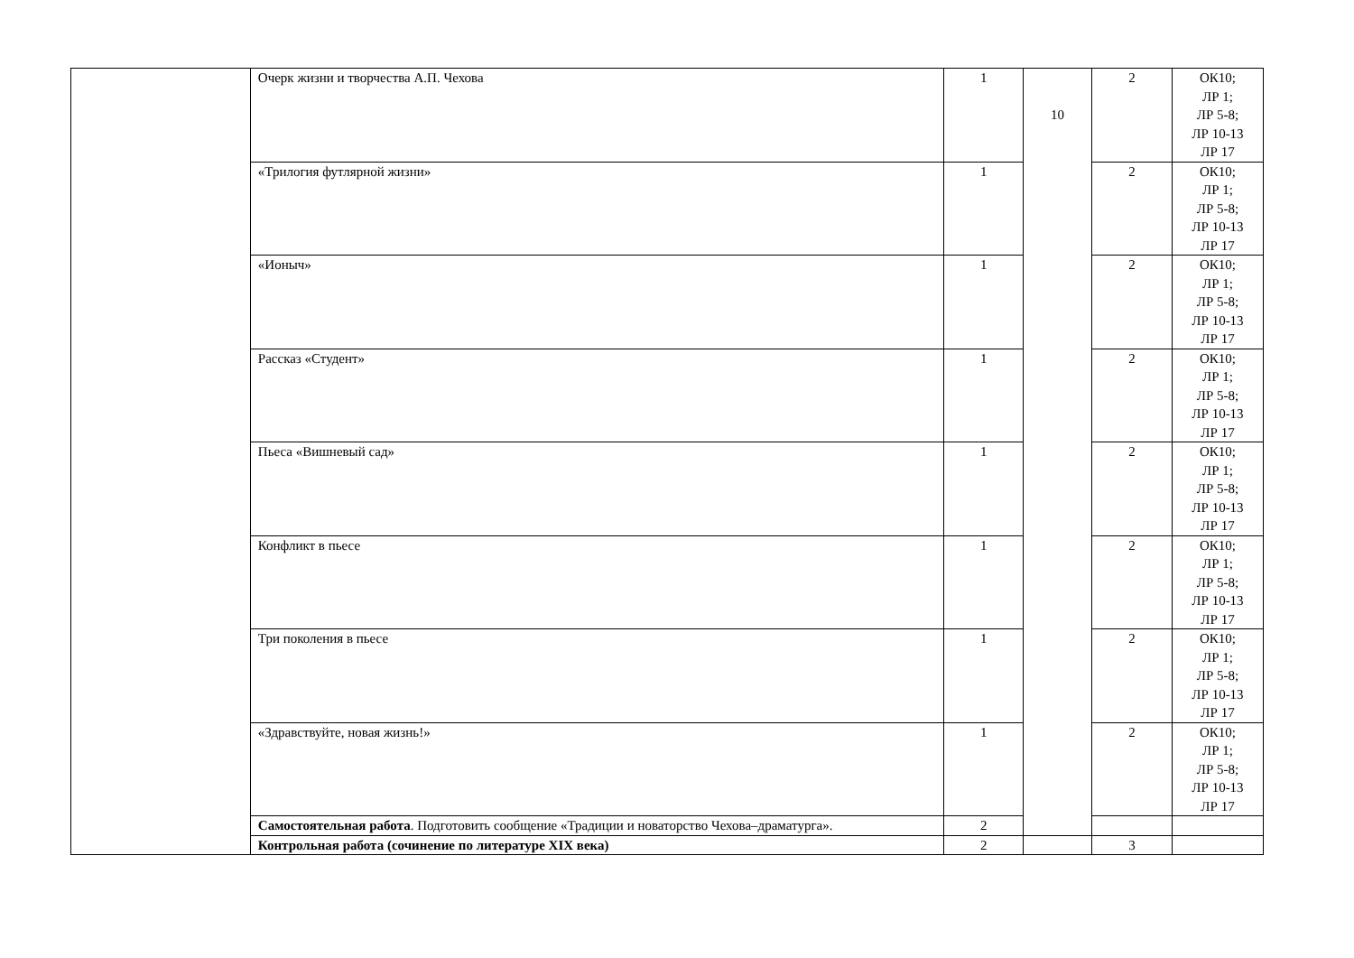| | Очерк жизни и творчества А.П. Чехова | 1 | 10 | 2 | ОК10; ЛР 1; ЛР 5-8; ЛР 10-13 ЛР 17 |
| | «Трилогия футлярной жизни» | 1 | | 2 | ОК10; ЛР 1; ЛР 5-8; ЛР 10-13 ЛР 17 |
| | «Ионыч» | 1 | | 2 | ОК10; ЛР 1; ЛР 5-8; ЛР 10-13 ЛР 17 |
| | Рассказ «Студент» | 1 | | 2 | ОК10; ЛР 1; ЛР 5-8; ЛР 10-13 ЛР 17 |
| | Пьеса «Вишневый сад» | 1 | | 2 | ОК10; ЛР 1; ЛР 5-8; ЛР 10-13 ЛР 17 |
| | Конфликт в пьесе | 1 | | 2 | ОК10; ЛР 1; ЛР 5-8; ЛР 10-13 ЛР 17 |
| | Три поколения в пьесе | 1 | | 2 | ОК10; ЛР 1; ЛР 5-8; ЛР 10-13 ЛР 17 |
| | «Здравствуйте, новая жизнь!» | 1 | | 2 | ОК10; ЛР 1; ЛР 5-8; ЛР 10-13 ЛР 17 |
| | Самостоятельная работа . Подготовить сообщение «Традиции и новаторство Чехова–драматурга». | 2 | | | |
| | Контрольная работа (сочинение по литературе XIX века) | 2 | | 3 | |